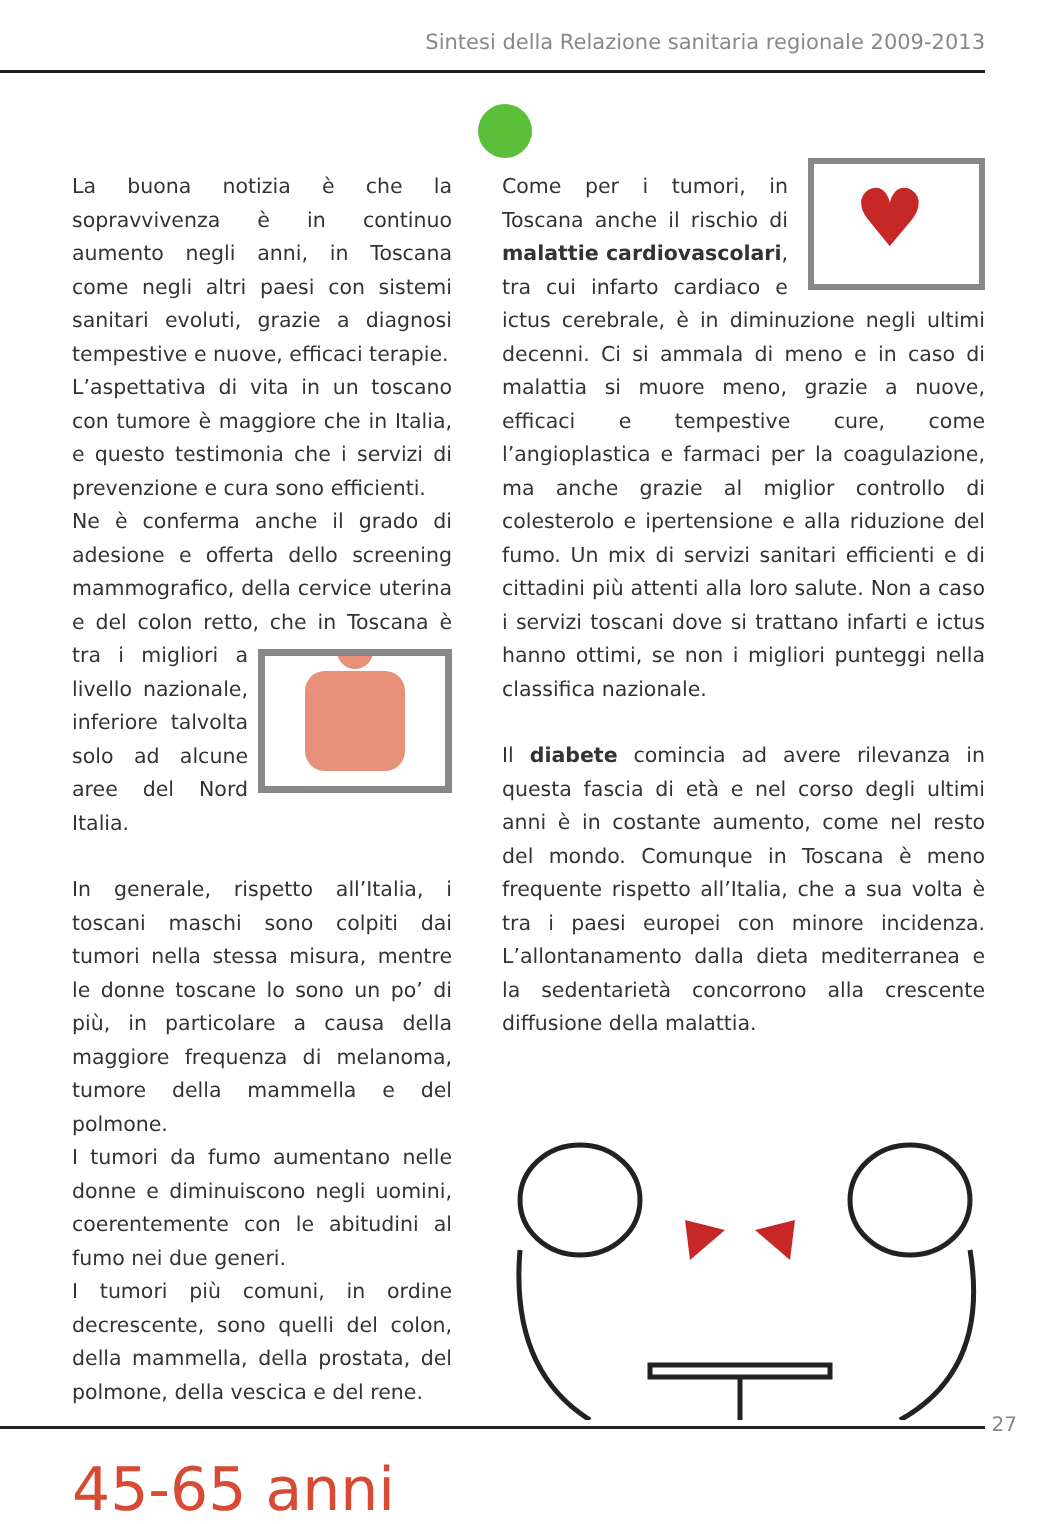Sintesi della Relazione sanitaria regionale 2009-2013
La buona notizia è che la sopravvivenza è in continuo aumento negli anni, in Toscana come negli altri paesi con sistemi sanitari evoluti, grazie a diagnosi tempestive e nuove, efficaci terapie.
L’aspettativa di vita in un toscano con tumore è maggiore che in Italia, e questo testimonia che i servizi di prevenzione e cura sono efficienti.
Ne è conferma anche il grado di adesione e offerta dello screening mammografico, della cervice uterina e del colon retto, che in Toscana è tra i migliori a livello nazionale, inferiore talvolta solo ad alcune aree del Nord Italia.
In generale, rispetto all’Italia, i toscani maschi sono colpiti dai tumori nella stessa misura, mentre le donne toscane lo sono un po’ di più, in particolare a causa della maggiore frequenza di melanoma, tumore della mammella e del polmone.
I tumori da fumo aumentano nelle donne e diminuiscono negli uomini, coerentemente con le abitudini al fumo nei due generi.
I tumori più comuni, in ordine decrescente, sono quelli del colon, della mammella, della prostata, del polmone, della vescica e del rene.
45-65 anni
♥
Come per i tumori, in Toscana anche il rischio di malattie cardiovascolari, tra cui infarto cardiaco e ictus cerebrale, è in diminuzione negli ultimi decenni. Ci si ammala di meno e in caso di malattia si muore meno, grazie a nuove, efficaci e tempestive cure, come l’angioplastica e farmaci per la coagulazione, ma anche grazie al miglior controllo di colesterolo e ipertensione e alla riduzione del fumo. Un mix di servizi sanitari efficienti e di cittadini più attenti alla loro salute. Non a caso i servizi toscani dove si trattano infarti e ictus hanno ottimi, se non i migliori punteggi nella classifica nazionale.
Il diabete comincia ad avere rilevanza in questa fascia di età e nel corso degli ultimi anni è in costante aumento, come nel resto del mondo. Comunque in Toscana è meno frequente rispetto all’Italia, che a sua volta è tra i paesi europei con minore incidenza. L’allontanamento dalla dieta mediterranea e la sedentarietà concorrono alla crescente diffusione della malattia.
27